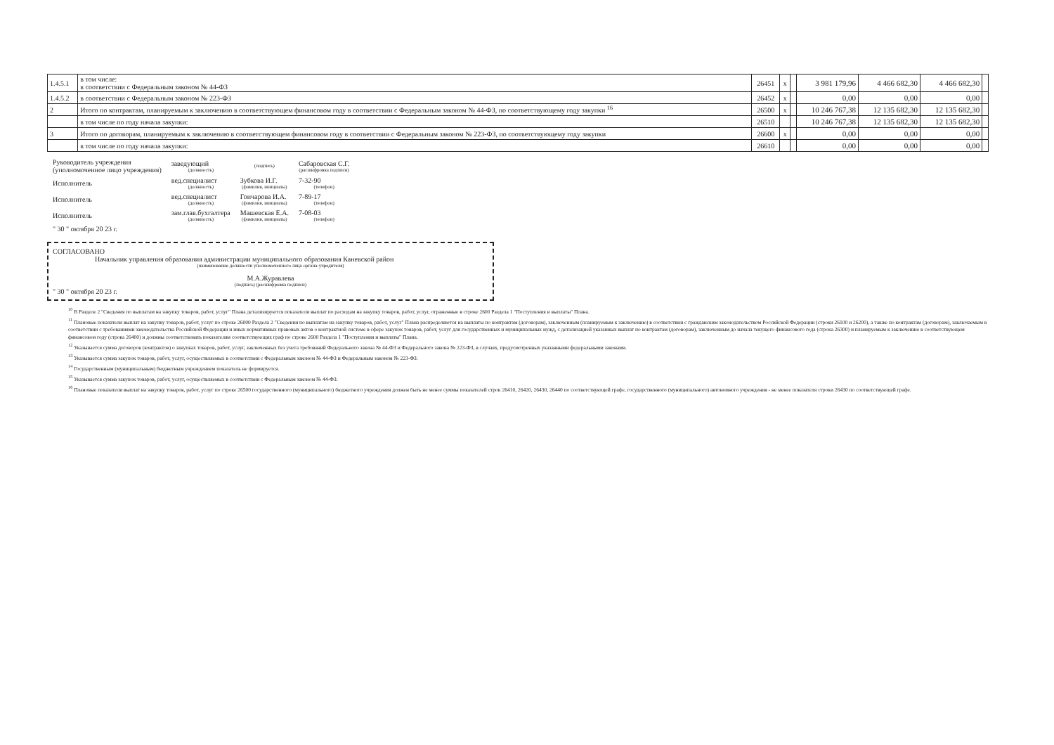| 1.4.5.1 | в том числе: в соответствии с Федеральным законом № 44-ФЗ | 26451 | x | | 3 981 179,96 | 4 466 682,30 | 4 466 682,30 | |
| 1.4.5.2 | в соответствии с Федеральным законом № 223-ФЗ | 26452 | x | | 0,00 | 0,00 | 0,00 | |
| 2 | Итого по контрактам, планируемым к заключению в соответствующем финансовом году в соответствии с Федеральным законом № 44-ФЗ, по соответствующему году закупки <sup>16</sup> | 26500 | x | | 10 246 767,38 | 12 135 682,30 | 12 135 682,30 | |
| | в том числе по году начала закупки: | 26510 | | | 10 246 767,38 | 12 135 682,30 | 12 135 682,30 | |
| 3 | Итого по договорам, планируемым к заключению в соответствующем финансовом году в соответствии с Федеральным законом № 223-ФЗ, по соответствующему году закупки | 26600 | x | | 0,00 | 0,00 | 0,00 | |
| | в том числе по году начала закупки: | 26610 | | | 0,00 | 0,00 | 0,00 | |
| Руководитель учреждения (уполномоченное лицо учреждения) | заведующий (должность) | (подпись) | Сабаровская С.Г. (расшифровка подписи) |
| Исполнитель | вед.специалист (должность) | Зубкова И.Г. (фамилия, инициалы) | 7-32-90 (телефон) |
| Исполнитель | вед.специалист (должность) | Гончарова И.А. (фамилия, инициалы) | 7-89-17 (телефон) |
| Исполнитель | зам.глав.бухгалтера (должность) | Машевская Е.А. (фамилия, инициалы) | 7-08-03 (телефон) |
| " 30 " октября 20 23 г. | | | |
СОГЛАСОВАНО
Начальник управления образования администрации муниципального образования Каневской район
(наименование должности уполномоченного лица органа-учредителя)
М.А.Журавлева
(подпись) (расшифровка подписи)
" 30 " октября 20 23 г.
<sup>10</sup> В Разделе 2 "Сведения по выплатам на закупку товаров, работ, услуг" Плана детализируются показатели выплат по расходам на закупку товаров, работ, услуг, отраженные в строке 2600 Раздела 1 "Поступления и выплаты" Плана.
<sup>11</sup> Плановые показатели выплат на закупку товаров, работ, услуг по строке 26000 Раздела 2 "Сведения по выплатам на закупку товаров, работ, услуг" Плана распределяются на выплаты по контрактам (договорам), заключенным (планируемым к заключению) в соответствии с гражданским законодательством Российской Федерации (строки 26100 и 26200), а также по контрактам (договорам), заключаемым в соответствии с требованиями законодательства Российской Федерации и иных нормативных правовых актов о контрактной системе в сфере закупок товаров, работ, услуг для государственных и муниципальных нужд, с детализацией указанных выплат по контрактам (договорам), заключенным до начала текущего финансового года (строка 26300) и планируемым к заключению в соответствующем финансовом году (строка 26400) и должны соответствовать показателям соответствующих граф по строке 2600 Раздела 1 "Поступления и выплаты" Плана.
<sup>12</sup> Указывается сумма договоров (контрактов) о закупках товаров, работ, услуг, заключенных без учета требований Федерального закона № 44-ФЗ и Федерального закона № 223-ФЗ, в случаях, предусмотренных указанными федеральными законами.
<sup>13</sup> Указывается сумма закупок товаров, работ, услуг, осуществляемых в соответствии с Федеральным законом № 44-ФЗ и Федеральным законом № 223-ФЗ.
<sup>14</sup> Государственным (муниципальным) бюджетным учреждением показатель не формируется.
<sup>15</sup> Указывается сумма закупок товаров, работ, услуг, осуществляемых в соответствии с Федеральным законом № 44-ФЗ.
<sup>16</sup> Плановые показатели выплат на закупку товаров, работ, услуг по строке 26500 государственного (муниципального) бюджетного учреждения должен быть не менее суммы показателей строк 26410, 26420, 26430, 26440 по соответствующей графе, государственного (муниципального) автономного учреждения - не менее показателя строки 26430 по соответствующей графе.